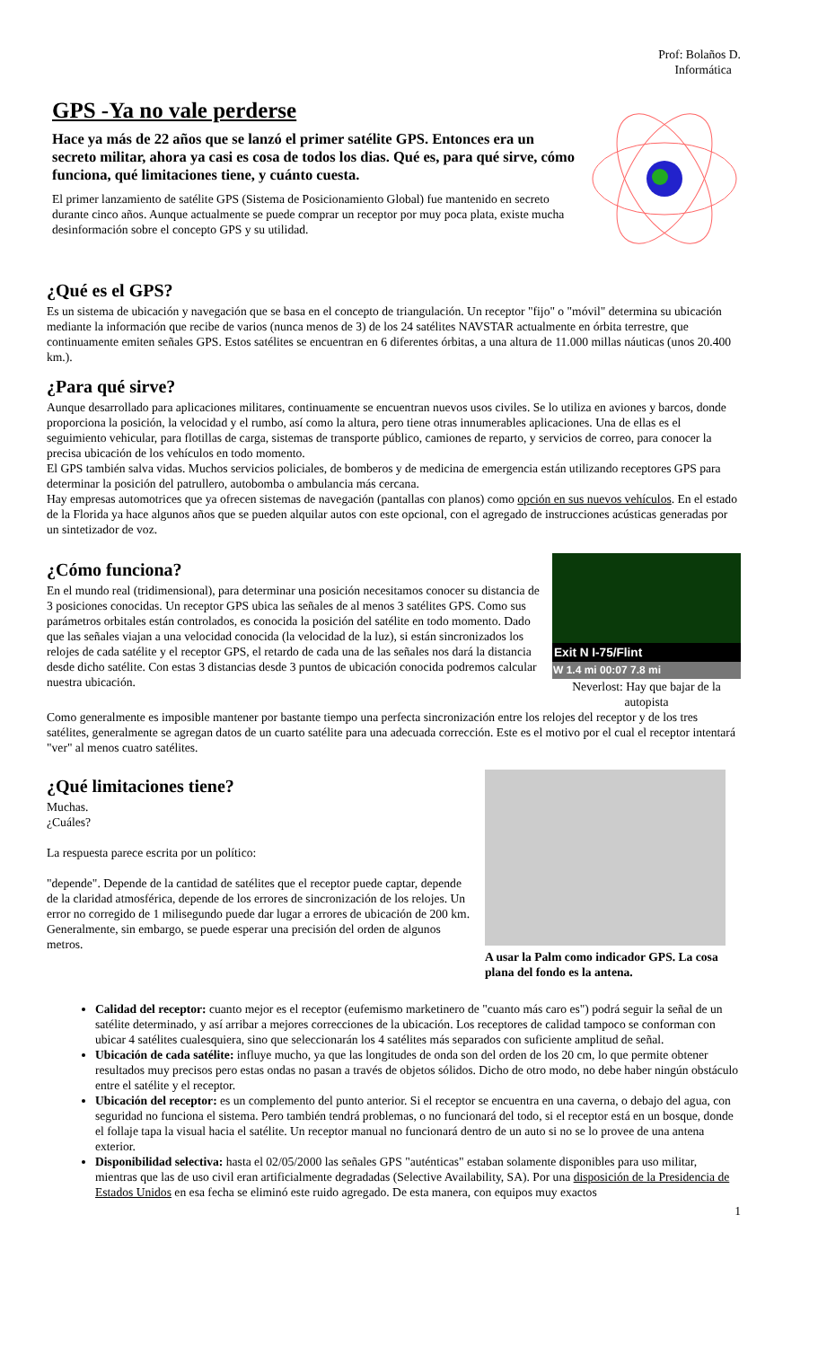Prof: Bolaños D.
Informática
GPS -Ya no vale perderse
Hace ya más de 22 años que se lanzó el primer satélite GPS. Entonces era un secreto militar, ahora ya casi es cosa de todos los dias. Qué es, para qué sirve, cómo funciona, qué limitaciones tiene, y cuánto cuesta.
El primer lanzamiento de satélite GPS (Sistema de Posicionamiento Global) fue mantenido en secreto durante cinco años. Aunque actualmente se puede comprar un receptor por muy poca plata, existe mucha desinformación sobre el concepto GPS y su utilidad.
¿Qué es el GPS?
Es un sistema de ubicación y navegación que se basa en el concepto de triangulación. Un receptor "fijo" o "móvil" determina su ubicación mediante la información que recibe de varios (nunca menos de 3) de los 24 satélites NAVSTAR actualmente en órbita terrestre, que continuamente emiten señales GPS. Estos satélites se encuentran en 6 diferentes órbitas, a una altura de 11.000 millas náuticas (unos 20.400 km.).
¿Para qué sirve?
Aunque desarrollado para aplicaciones militares, continuamente se encuentran nuevos usos civiles. Se lo utiliza en aviones y barcos, donde proporciona la posición, la velocidad y el rumbo, así como la altura, pero tiene otras innumerables aplicaciones. Una de ellas es el seguimiento vehicular, para flotillas de carga, sistemas de transporte público, camiones de reparto, y servicios de correo, para conocer la precisa ubicación de los vehículos en todo momento.
El GPS también salva vidas. Muchos servicios policiales, de bomberos y de medicina de emergencia están utilizando receptores GPS para determinar la posición del patrullero, autobomba o ambulancia más cercana.
Hay empresas automotrices que ya ofrecen sistemas de navegación (pantallas con planos) como opción en sus nuevos vehículos. En el estado de la Florida ya hace algunos años que se pueden alquilar autos con este opcional, con el agregado de instrucciones acústicas generadas por un sintetizador de voz.
¿Cómo funciona?
En el mundo real (tridimensional), para determinar una posición necesitamos conocer su distancia de 3 posiciones conocidas. Un receptor GPS ubica las señales de al menos 3 satélites GPS. Como sus parámetros orbitales están controlados, es conocida la posición del satélite en todo momento. Dado que las señales viajan a una velocidad conocida (la velocidad de la luz), si están sincronizados los relojes de cada satélite y el receptor GPS, el retardo de cada una de las señales nos dará la distancia desde dicho satélite. Con estas 3 distancias desde 3 puntos de ubicación conocida podremos calcular nuestra ubicación.
Exit N I-75/Flint
W 1.4 mi 00:07 7.8 mi
Neverlost: Hay que bajar de la autopista
Como generalmente es imposible mantener por bastante tiempo una perfecta sincronización entre los relojes del receptor y de los tres satélites, generalmente se agregan datos de un cuarto satélite para una adecuada corrección. Este es el motivo por el cual el receptor intentará "ver" al menos cuatro satélites.
¿Qué limitaciones tiene?
Muchas.
¿Cuáles?
La respuesta parece escrita por un político:
"depende". Depende de la cantidad de satélites que el receptor puede captar, depende de la claridad atmosférica, depende de los errores de sincronización de los relojes. Un error no corregido de 1 milisegundo puede dar lugar a errores de ubicación de 200 km.
Generalmente, sin embargo, se puede esperar una precisión del orden de algunos metros.
A usar la Palm como indicador GPS. La cosa plana del fondo es la antena.
Calidad del receptor: cuanto mejor es el receptor (eufemismo marketinero de "cuanto más caro es") podrá seguir la señal de un satélite determinado, y así arribar a mejores correcciones de la ubicación. Los receptores de calidad tampoco se conforman con ubicar 4 satélites cualesquiera, sino que seleccionarán los 4 satélites más separados con suficiente amplitud de señal.
Ubicación de cada satélite: influye mucho, ya que las longitudes de onda son del orden de los 20 cm, lo que permite obtener resultados muy precisos pero estas ondas no pasan a través de objetos sólidos. Dicho de otro modo, no debe haber ningún obstáculo entre el satélite y el receptor.
Ubicación del receptor: es un complemento del punto anterior. Si el receptor se encuentra en una caverna, o debajo del agua, con seguridad no funciona el sistema. Pero también tendrá problemas, o no funcionará del todo, si el receptor está en un bosque, donde el follaje tapa la visual hacia el satélite. Un receptor manual no funcionará dentro de un auto si no se lo provee de una antena exterior.
Disponibilidad selectiva: hasta el 02/05/2000 las señales GPS "auténticas" estaban solamente disponibles para uso militar, mientras que las de uso civil eran artificialmente degradadas (Selective Availability, SA). Por una disposición de la Presidencia de Estados Unidos en esa fecha se eliminó este ruido agregado. De esta manera, con equipos muy exactos
1